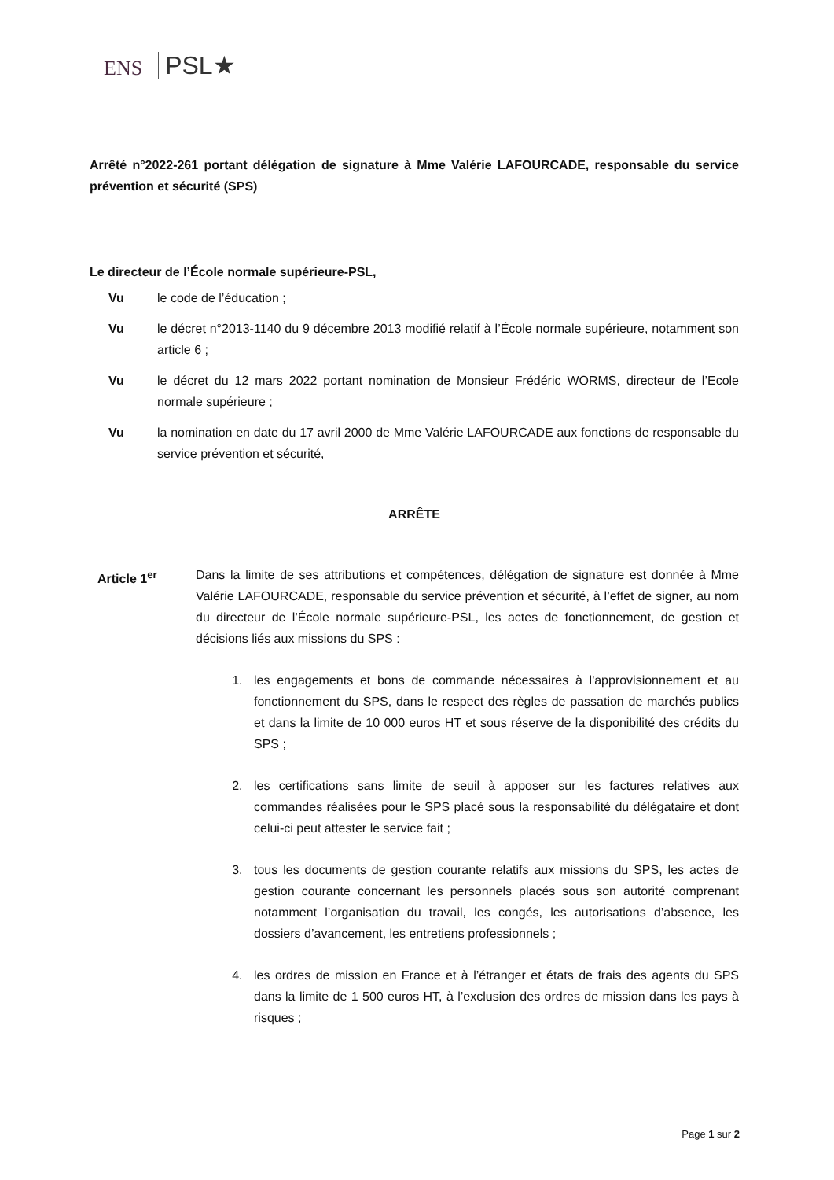ENS PSL★
Arrêté n°2022-261 portant délégation de signature à Mme Valérie LAFOURCADE, responsable du service prévention et sécurité (SPS)
Le directeur de l’École normale supérieure-PSL,
Vu le code de l’éducation ;
Vu le décret n°2013-1140 du 9 décembre 2013 modifié relatif à l’École normale supérieure, notamment son article 6 ;
Vu le décret du 12 mars 2022 portant nomination de Monsieur Frédéric WORMS, directeur de l’Ecole normale supérieure ;
Vu la nomination en date du 17 avril 2000 de Mme Valérie LAFOURCADE aux fonctions de responsable du service prévention et sécurité,
ARRÊTE
Article 1<sup>er</sup> Dans la limite de ses attributions et compétences, délégation de signature est donnée à Mme Valérie LAFOURCADE, responsable du service prévention et sécurité, à l’effet de signer, au nom du directeur de l’École normale supérieure-PSL, les actes de fonctionnement, de gestion et décisions liés aux missions du SPS :
1. les engagements et bons de commande nécessaires à l'approvisionnement et au fonctionnement du SPS, dans le respect des règles de passation de marchés publics et dans la limite de 10 000 euros HT et sous réserve de la disponibilité des crédits du SPS ;
2. les certifications sans limite de seuil à apposer sur les factures relatives aux commandes réalisées pour le SPS placé sous la responsabilité du délégataire et dont celui-ci peut attester le service fait ;
3. tous les documents de gestion courante relatifs aux missions du SPS, les actes de gestion courante concernant les personnels placés sous son autorité comprenant notamment l’organisation du travail, les congés, les autorisations d’absence, les dossiers d’avancement, les entretiens professionnels ;
4. les ordres de mission en France et à l’étranger et états de frais des agents du SPS dans la limite de 1 500 euros HT, à l’exclusion des ordres de mission dans les pays à risques ;
Page 1 sur 2